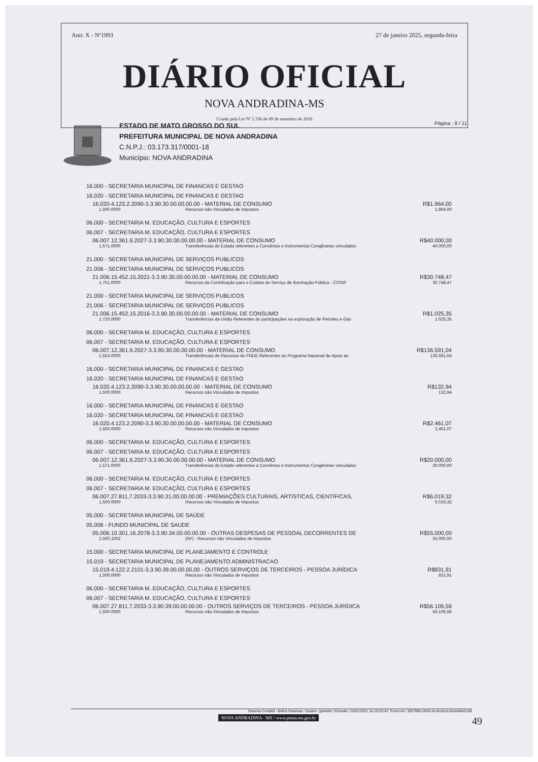Ano: X - Nº1993 27 de janeiro 2025, segunda-feira
DIÁRIO OFICIAL
NOVA ANDRADINA-MS
Criado pela Lei Nº 1.336 de 09 de setembro de 2016
ESTADO DE MATO GROSSO DO SUL
PREFEITURA MUNICIPAL DE NOVA ANDRADINA
C.N.P.J.: 03.173.317/0001-18
Município: NOVA ANDRADINA
Página : 8 / 11
16.000 - SECRETARIA MUNICIPAL DE FINANCAS E GESTAO
16.020 - SECRETARIA MUNICIPAL DE FINANCAS E GESTAO
16.020.4.123.2.2090-3.3.90.30.00.00.00.00 - MATERIAL DE CONSUMO R$1.964,00
1.500.0000 Recursos não Vinculados de Impostos 1.964,00
06.000 - SECRETARIA M. EDUCAÇÃO, CULTURA E ESPORTES
06.007 - SECRETARIA M. EDUCAÇÃO, CULTURA E ESPORTES
06.007.12.361.6.2027-3.3.90.30.00.00.00.00 - MATERIAL DE CONSUMO R$40.000,00
1.571.0000 Transferências do Estado referentes a Convênios e Instrumentos Congêneres vinculados 40.000,00
21.000 - SECRETARIA MUNICIPAL DE SERVIÇOS PUBLICOS
21.006 - SECRETARIA MUNICIPAL DE SERVIÇOS PUBLICOS
21.006.15.452.15.2021-3.3.90.30.00.00.00.00 - MATERIAL DE CONSUMO R$30.748,47
1.751.0000 Recursos da Contribuição para o Custeio do Serviço de Iluminação Pública - COSIP 30.748,47
21.000 - SECRETARIA MUNICIPAL DE SERVIÇOS PUBLICOS
21.006 - SECRETARIA MUNICIPAL DE SERVIÇOS PUBLICOS
21.006.15.452.15.2016-3.3.90.30.00.00.00.00 - MATERIAL DE CONSUMO R$1.025,35
1.720.0000 Transferências da União Referentes às participações na exploração de Petróleo e Gás 1.025,35
06.000 - SECRETARIA M. EDUCAÇÃO, CULTURA E ESPORTES
06.007 - SECRETARIA M. EDUCAÇÃO, CULTURA E ESPORTES
06.007.12.361.6.2027-3.3.90.30.00.00.00.00 - MATERIAL DE CONSUMO R$136.591,04
1.553.0000 Transferências de Recursos do FNDE Referentes ao Programa Nacional de Apoio ao 136.591,04
16.000 - SECRETARIA MUNICIPAL DE FINANCAS E GESTAO
16.020 - SECRETARIA MUNICIPAL DE FINANCAS E GESTAO
16.020.4.123.2.2090-3.3.90.30.00.00.00.00 - MATERIAL DE CONSUMO R$132,94
1.500.0000 Recursos não Vinculados de Impostos 132,94
16.000 - SECRETARIA MUNICIPAL DE FINANCAS E GESTAO
16.020 - SECRETARIA MUNICIPAL DE FINANCAS E GESTAO
16.020.4.123.2.2090-3.3.90.30.00.00.00.00 - MATERIAL DE CONSUMO R$2.461,07
1.500.0000 Recursos não Vinculados de Impostos 2.461,07
06.000 - SECRETARIA M. EDUCAÇÃO, CULTURA E ESPORTES
06.007 - SECRETARIA M. EDUCAÇÃO, CULTURA E ESPORTES
06.007.12.361.6.2027-3.3.90.30.00.00.00.00 - MATERIAL DE CONSUMO R$20.000,00
1.571.0000 Transferências do Estado referentes a Convênios e Instrumentos Congêneres vinculados 20.000,00
06.000 - SECRETARIA M. EDUCAÇÃO, CULTURA E ESPORTES
06.007 - SECRETARIA M. EDUCAÇÃO, CULTURA E ESPORTES
06.007.27.811.7.2033-3.3.90.31.00.00.00.00 - PREMIAÇÕES CULTURAIS, ARTÍSTICAS, CIENTÍFICAS, R$6.019,32
1.500.0000 Recursos não Vinculados de Impostos 6.019,32
05.000 - SECRETARIA MUNICIPAL DE SAÚDE
05.006 - FUNDO MUNICIPAL DE SAUDE
05.006.10.301.16.2078-3.3.90.34.00.00.00.00 - OUTRAS DESPESAS DE PESSOAL DECORRENTES DE R$55.000,00
2.500.1002 (SF) - Recursos não Vinculados de Impostos 55.000,00
15.000 - SECRETARIA MUNICIPAL DE PLANEJAMENTO E CONTROLE
15.019 - SECRETARIA MUNICIPAL DE PLANEJAMENTO ADMINISTRACAO
15.019.4.122.2.2101-3.3.90.39.00.00.00.00 - OUTROS SERVIÇOS DE TERCEIROS - PESSOA JURÍDICA R$831,91
1.500.0000 Recursos não Vinculados de Impostos 831,91
06.000 - SECRETARIA M. EDUCAÇÃO, CULTURA E ESPORTES
06.007 - SECRETARIA M. EDUCAÇÃO, CULTURA E ESPORTES
06.007.27.811.7.2033-3.3.90.39.00.00.00.00 - OUTROS SERVIÇOS DE TERCEIROS - PESSOA JURÍDICA R$56.106,56
1.500.0000 Recursos não Vinculados de Impostos 56.106,56
Sistema Contábil - Betha Sistemas. Usuário: giselefer. Emissão: 23/01/2025, às 20:03:42. Protocolo: 3557f98c-0933-4cc8-b0cd-0e5af40d1c69
NOVA ANDRADINA - MS / www.pmna.ms.gov.br
49